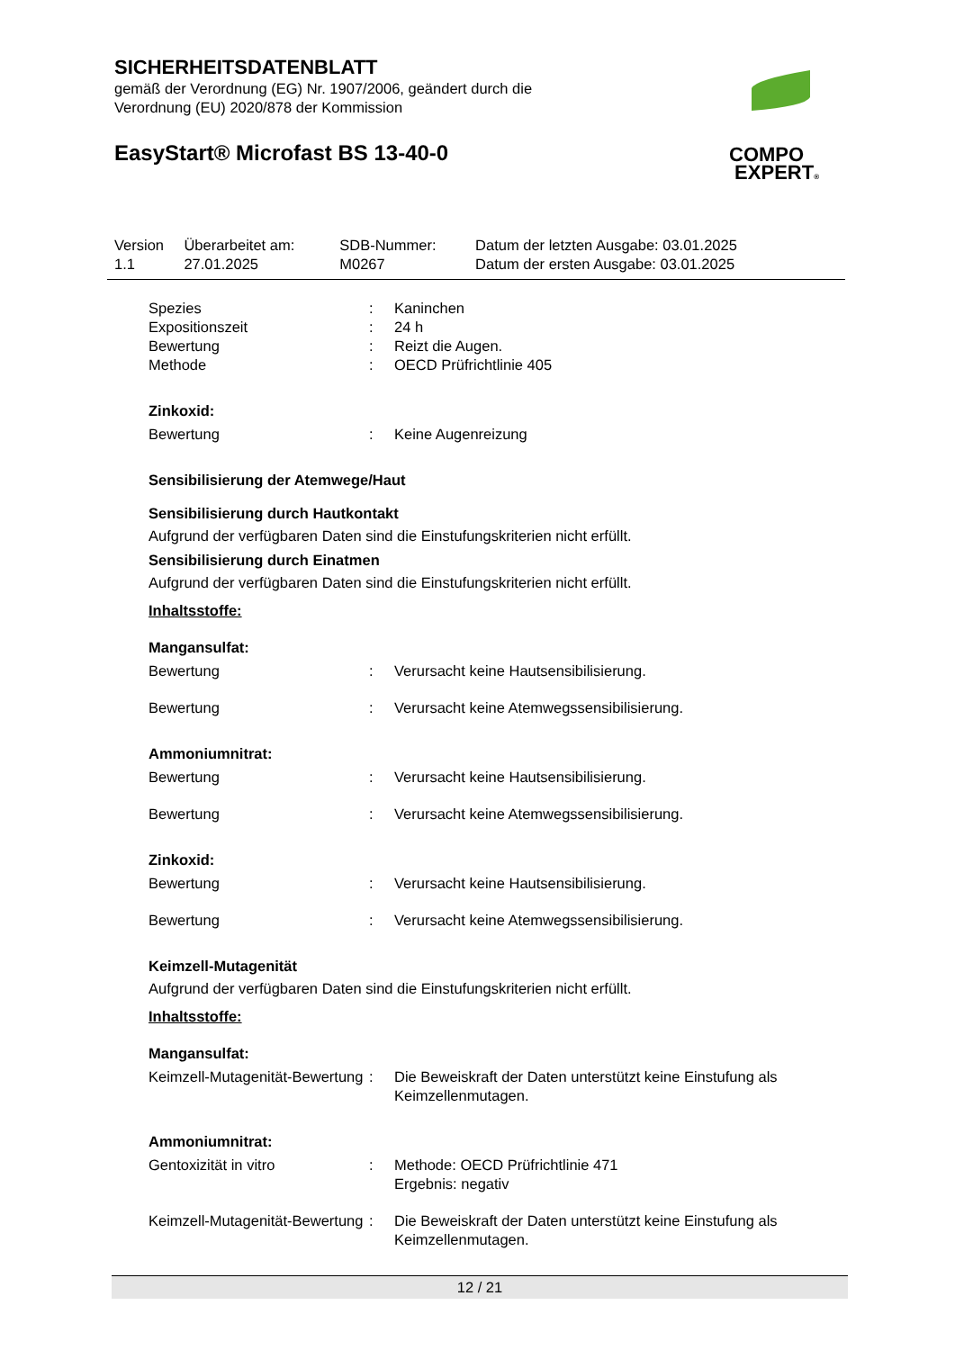SICHERHEITSDATENBLATT
gemäß der Verordnung (EG) Nr. 1907/2006, geändert durch die
Verordnung (EU) 2020/878 der Kommission
EasyStart® Microfast BS 13-40-0
COMPO
EXPERT®
| Version 1.1 | Überarbeitet am: 27.01.2025 | SDB-Nummer: M0267 | Datum der letzten Ausgabe: 03.01.2025 Datum der ersten Ausgabe: 03.01.2025 |
| Spezies | : | Kaninchen |
| Expositionszeit | : | 24 h |
| Bewertung | : | Reizt die Augen. |
| Methode | : | OECD Prüfrichtlinie 405 |
Zinkoxid:
| Bewertung | : | Keine Augenreizung |
Sensibilisierung der Atemwege/Haut
Sensibilisierung durch Hautkontakt
Aufgrund der verfügbaren Daten sind die Einstufungskriterien nicht erfüllt.
Sensibilisierung durch Einatmen
Aufgrund der verfügbaren Daten sind die Einstufungskriterien nicht erfüllt.
Inhaltsstoffe:
Mangansulfat:
| Bewertung | : | Verursacht keine Hautsensibilisierung. |
| Bewertung | : | Verursacht keine Atemwegssensibilisierung. |
Ammoniumnitrat:
| Bewertung | : | Verursacht keine Hautsensibilisierung. |
| Bewertung | : | Verursacht keine Atemwegssensibilisierung. |
Zinkoxid:
| Bewertung | : | Verursacht keine Hautsensibilisierung. |
| Bewertung | : | Verursacht keine Atemwegssensibilisierung. |
Keimzell-Mutagenität
Aufgrund der verfügbaren Daten sind die Einstufungskriterien nicht erfüllt.
Inhaltsstoffe:
Mangansulfat:
| Keimzell-Mutagenität-Bewertung | : | Die Beweiskraft der Daten unterstützt keine Einstufung als Keimzellenmutagen. |
Ammoniumnitrat:
| Gentoxizität in vitro | : | Methode: OECD Prüfrichtlinie 471 Ergebnis: negativ |
| Keimzell-Mutagenität-Bewertung | : | Die Beweiskraft der Daten unterstützt keine Einstufung als Keimzellenmutagen. |
12 / 21